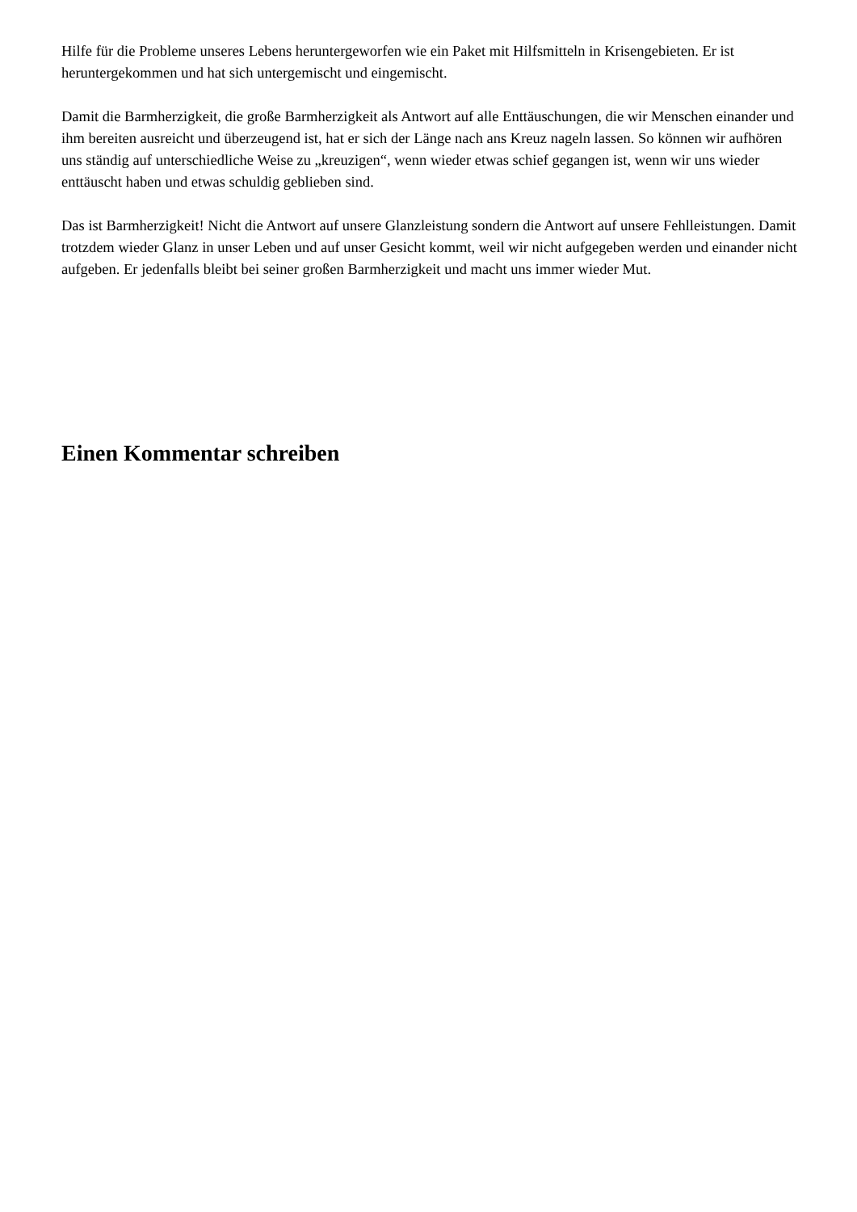Hilfe für die Probleme unseres Lebens heruntergeworfen wie ein Paket mit Hilfsmitteln in Krisengebieten. Er ist heruntergekommen und hat sich untergemischt und eingemischt.
Damit die Barmherzigkeit, die große Barmherzigkeit als Antwort auf alle Enttäuschungen, die wir Menschen einander und ihm bereiten ausreicht und überzeugend ist, hat er sich der Länge nach ans Kreuz nageln lassen. So können wir aufhören uns ständig auf unterschiedliche Weise zu „kreuzigen“, wenn wieder etwas schief gegangen ist, wenn wir uns wieder enttäuscht haben und etwas schuldig geblieben sind.
Das ist Barmherzigkeit! Nicht die Antwort auf unsere Glanzleistung sondern die Antwort auf unsere Fehlleistungen. Damit trotzdem wieder Glanz in unser Leben und auf unser Gesicht kommt, weil wir nicht aufgegeben werden und einander nicht aufgeben. Er jedenfalls bleibt bei seiner großen Barmherzigkeit und macht uns immer wieder Mut.
Einen Kommentar schreiben